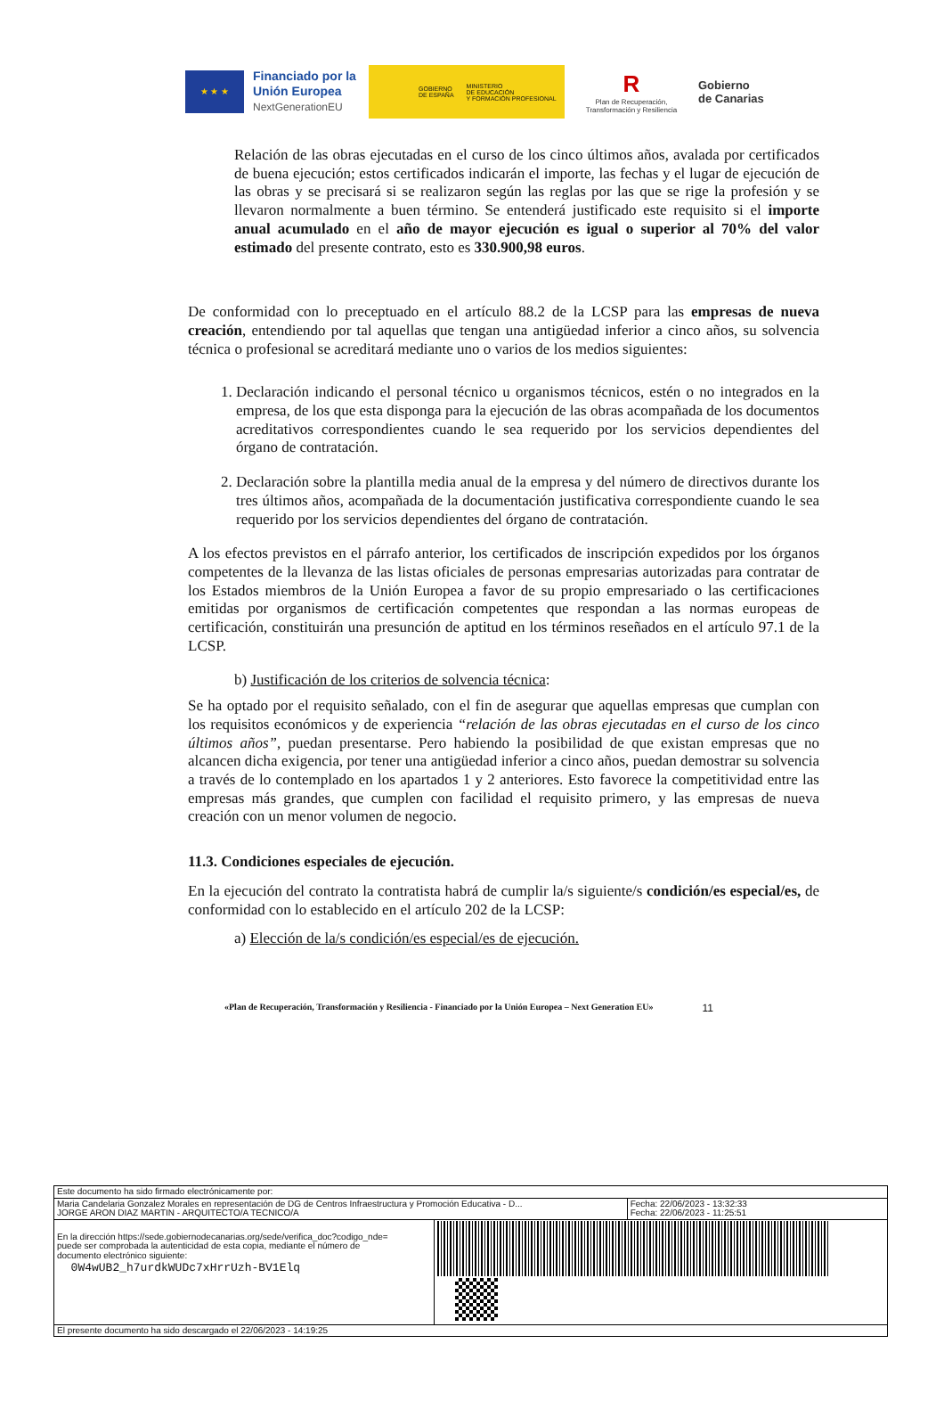★ ★ ★
Financiado por la Unión Europea
NextGenerationEU
GOBIERNO
DE ESPAÑA
MINISTERIO
DE EDUCACIÓN
Y FORMACIÓN PROFESIONAL
R
Plan de Recuperación,
Transformación y Resiliencia
Gobierno
de Canarias
Relación de las obras ejecutadas en el curso de los cinco últimos años, avalada por certificados de buena ejecución; estos certificados indicarán el importe, las fechas y el lugar de ejecución de las obras y se precisará si se realizaron según las reglas por las que se rige la profesión y se llevaron normalmente a buen término. Se entenderá justificado este requisito si el importe anual acumulado en el año de mayor ejecución es igual o superior al 70% del valor estimado del presente contrato, esto es 330.900,98 euros.
De conformidad con lo preceptuado en el artículo 88.2 de la LCSP para las empresas de nueva creación, entendiendo por tal aquellas que tengan una antigüedad inferior a cinco años, su solvencia técnica o profesional se acreditará mediante uno o varios de los medios siguientes:
1. Declaración indicando el personal técnico u organismos técnicos, estén o no integrados en la empresa, de los que esta disponga para la ejecución de las obras acompañada de los documentos acreditativos correspondientes cuando le sea requerido por los servicios dependientes del órgano de contratación.
2. Declaración sobre la plantilla media anual de la empresa y del número de directivos durante los tres últimos años, acompañada de la documentación justificativa correspondiente cuando le sea requerido por los servicios dependientes del órgano de contratación.
A los efectos previstos en el párrafo anterior, los certificados de inscripción expedidos por los órganos competentes de la llevanza de las listas oficiales de personas empresarias autorizadas para contratar de los Estados miembros de la Unión Europea a favor de su propio empresariado o las certificaciones emitidas por organismos de certificación competentes que respondan a las normas europeas de certificación, constituirán una presunción de aptitud en los términos reseñados en el artículo 97.1 de la LCSP.
b) Justificación de los criterios de solvencia técnica:
Se ha optado por el requisito señalado, con el fin de asegurar que aquellas empresas que cumplan con los requisitos económicos y de experiencia “relación de las obras ejecutadas en el curso de los cinco últimos años”, puedan presentarse. Pero habiendo la posibilidad de que existan empresas que no alcancen dicha exigencia, por tener una antigüedad inferior a cinco años, puedan demostrar su solvencia a través de lo contemplado en los apartados 1 y 2 anteriores. Esto favorece la competitividad entre las empresas más grandes, que cumplen con facilidad el requisito primero, y las empresas de nueva creación con un menor volumen de negocio.
11.3. Condiciones especiales de ejecución.
En la ejecución del contrato la contratista habrá de cumplir la/s siguiente/s condición/es especial/es, de conformidad con lo establecido en el artículo 202 de la LCSP:
a) Elección de la/s condición/es especial/es de ejecución.
«Plan de Recuperación, Transformación y Resiliencia - Financiado por la Unión Europea – Next Generation EU» 11
| Este documento ha sido firmado electrónicamente por: | | |
| Maria Candelaria Gonzalez Morales en representación de DG de Centros Infraestructura y Promoción Educativa - D... JORGE ARON DIAZ MARTIN - ARQUITECTO/A TECNICO/A | | Fecha: 22/06/2023 - 13:32:33 Fecha: 22/06/2023 - 11:25:51 |
| En la dirección https://sede.gobiernodecanarias.org/sede/verifica_doc?codigo_nde= puede ser comprobada la autenticidad de esta copia, mediante el número de documento electrónico siguiente: 0W4wUB2_h7urdkWUDc7xHrrUzh-BV1Elq | | |
| El presente documento ha sido descargado el 22/06/2023 - 14:19:25 | | |